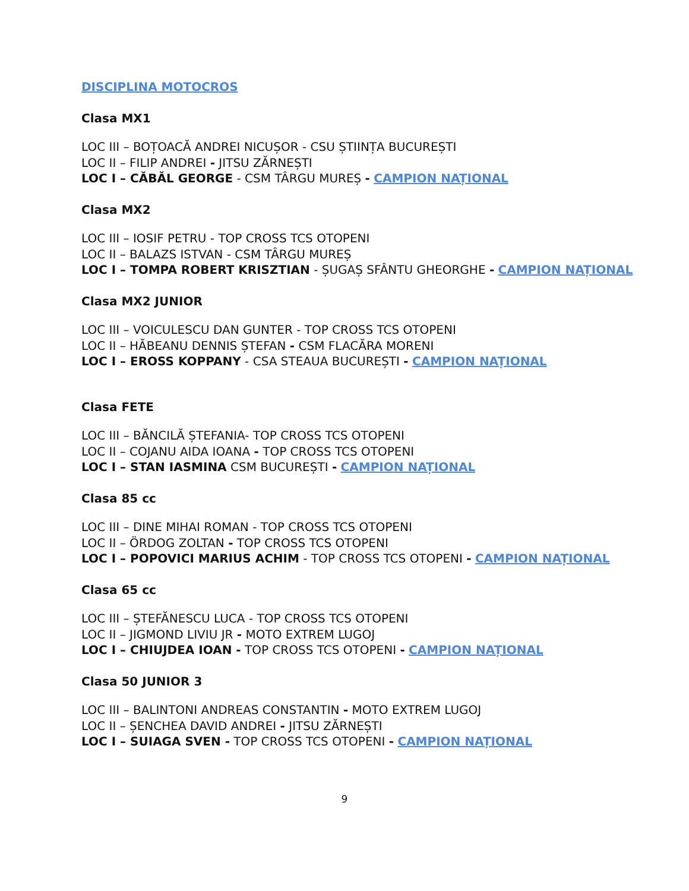DISCIPLINA MOTOCROS
Clasa MX1
LOC III – BOȚOACĂ ANDREI NICUȘOR - CSU ȘTIINȚA BUCUREȘTI
LOC II – FILIP ANDREI - JITSU ZĂRNEȘTI
LOC I – CĂBĂL GEORGE - CSM TÂRGU MUREȘ - CAMPION NAȚIONAL
Clasa MX2
LOC III – IOSIF PETRU - TOP CROSS TCS OTOPENI
LOC II – BALAZS ISTVAN - CSM TÂRGU MUREȘ
LOC I – TOMPA ROBERT KRISZTIAN - ȘUGAȘ SFÂNTU GHEORGHE - CAMPION NAȚIONAL
Clasa MX2 JUNIOR
LOC III – VOICULESCU DAN GUNTER - TOP CROSS TCS OTOPENI
LOC II – HĂBEANU DENNIS ȘTEFAN - CSM FLACĂRA MORENI
LOC I – EROSS KOPPANY - CSA STEAUA BUCUREȘTI - CAMPION NAȚIONAL
Clasa FETE
LOC III – BĂNCILĂ ȘTEFANIA- TOP CROSS TCS OTOPENI
LOC II – COJANU AIDA IOANA - TOP CROSS TCS OTOPENI
LOC I – STAN IASMINA CSM BUCUREȘTI - CAMPION NAȚIONAL
Clasa 85 cc
LOC III – DINE MIHAI ROMAN - TOP CROSS TCS OTOPENI
LOC II – ÖRDOG ZOLTAN - TOP CROSS TCS OTOPENI
LOC I – POPOVICI MARIUS ACHIM - TOP CROSS TCS OTOPENI - CAMPION NAȚIONAL
Clasa 65 cc
LOC III – ȘTEFĂNESCU LUCA - TOP CROSS TCS OTOPENI
LOC II – JIGMOND LIVIU JR - MOTO EXTREM LUGOJ
LOC I – CHIUJDEA IOAN - TOP CROSS TCS OTOPENI - CAMPION NAȚIONAL
Clasa 50 JUNIOR 3
LOC III – BALINTONI ANDREAS CONSTANTIN - MOTO EXTREM LUGOJ
LOC II – ȘENCHEA DAVID ANDREI - JITSU ZĂRNEȘTI
LOC I – SUIAGA SVEN - TOP CROSS TCS OTOPENI - CAMPION NAȚIONAL
9